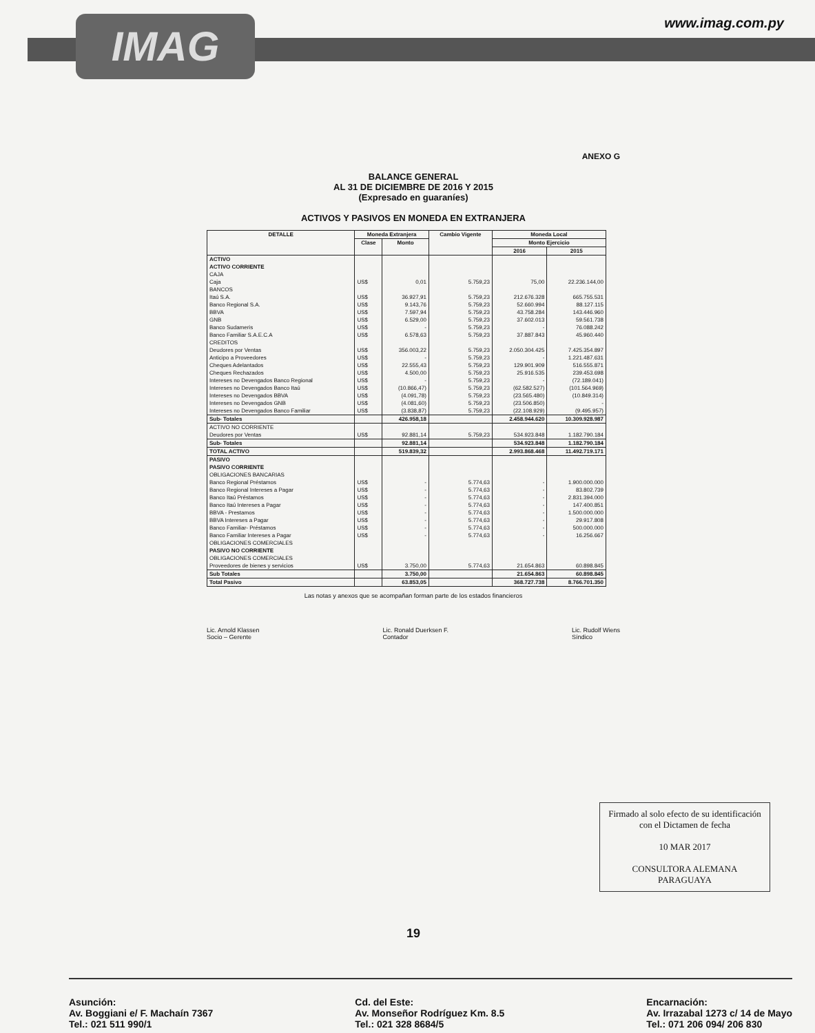IMAG www.imag.com.py
ANEXO G
BALANCE GENERAL
AL 31 DE DICIEMBRE DE 2016 Y 2015
(Expresado en guaraníes)
ACTIVOS Y PASIVOS EN MONEDA EN EXTRANJERA
| DETALLE | Moneda Extranjera | | Cambio Vigente | Moneda Local | |
| --- | --- | --- | --- | --- | --- |
| | Clase | Monto | | Monto Ejercicio | |
| | | | | 2016 | 2015 |
| ACTIVO | | | | | |
| ACTIVO CORRIENTE | | | | | |
| CAJA | | | | | |
| Caja | US$ | 0,01 | 5.759,23 | 75,00 | 22.236.144,00 |
| BANCOS | | | | | |
| Itaú S.A. | US$ | 36.927,91 | 5.759,23 | 212.676.328 | 665.755.531 |
| Banco Regional S.A. | US$ | 9.143,76 | 5.759,23 | 52.660.994 | 88.127.115 |
| BBVA | US$ | 7.597,94 | 5.759,23 | 43.758.284 | 143.446.960 |
| GNB | US$ | 6.529,00 | 5.759,23 | 37.602.013 | 59.561.738 |
| Banco Sudameris | US$ | - | 5.759,23 | - | 76.088.242 |
| Banco Familiar S.A.E.C.A | US$ | 6.578,63 | 5.759,23 | 37.887.843 | 45.960.440 |
| CREDITOS | | | | | |
| Deudores por Ventas | US$ | 356.003,22 | 5.759,23 | 2.050.304.425 | 7.425.354.897 |
| Anticipo a Proveedores | US$ | - | 5.759,23 | - | 1.221.487.631 |
| Cheques Adelantados | US$ | 22.555,43 | 5.759,23 | 129.901.909 | 516.555.871 |
| Cheques Rechazados | US$ | 4.500,00 | 5.759,23 | 25.916.535 | 239.453.698 |
| Intereses no Devengados Banco Regional | US$ | - | 5.759,23 | - | (72.189.041) |
| Intereses no Devengados Banco Itaú | US$ | (10.866,47) | 5.759,23 | (62.582.527) | (101.564.969) |
| Intereses no Devengados BBVA | US$ | (4.091,78) | 5.759,23 | (23.565.480) | (10.849.314) |
| Intereses no Devengados GNB | US$ | (4.081,60) | 5.759,23 | (23.506.850) | - |
| Intereses no Devengados Banco Familiar | US$ | (3.838,87) | 5.759,23 | (22.108.929) | (9.495.957) |
| Sub- Totales | | 426.958,18 | | 2.458.944.620 | 10.309.928.987 |
| ACTIVO NO CORRIENTE | | | | | |
| Deudores por Ventas | US$ | 92.881,14 | 5.759,23 | 534.923.848 | 1.182.790.184 |
| Sub- Totales | | 92.881,14 | | 534.923.848 | 1.182.790.184 |
| TOTAL ACTIVO | | 519.839,32 | | 2.993.868.468 | 11.492.719.171 |
| PASIVO | | | | | |
| PASIVO CORRIENTE | | | | | |
| OBLIGACIONES BANCARIAS | | | | | |
| Banco Regional Préstamos | US$ | - | 5.774,63 | - | 1.900.000.000 |
| Banco Regional Intereses a Pagar | US$ | - | 5.774,63 | - | 83.802.739 |
| Banco Itaú Préstamos | US$ | - | 5.774,63 | - | 2.831.394.000 |
| Banco Itaú Intereses a Pagar | US$ | - | 5.774,63 | - | 147.400.851 |
| BBVA - Prestamos | US$ | - | 5.774,63 | - | 1.500.000.000 |
| BBVA Intereses a Pagar | US$ | - | 5.774,63 | - | 29.917.808 |
| Banco Familiar- Préstamos | US$ | - | 5.774,63 | - | 500.000.000 |
| Banco Familiar Intereses a Pagar | US$ | - | 5.774,63 | - | 16.256.667 |
| OBLIGACIONES COMERCIALES | | | | | |
| PASIVO NO CORRIENTE | | | | | |
| OBLIGACIONES COMERCIALES | | | | | |
| Proveedores de bienes y servicios | US$ | 3.750,00 | 5.774,63 | 21.654.863 | 60.898.845 |
| Sub Totales | | 3.750,00 | | 21.654.863 | 60.898.845 |
| Total Pasivo | | 63.853,05 | | 368.727.738 | 8.766.701.350 |
Las notas y anexos que se acompañan forman parte de los estados financieros
Lic. Arnold Klassen
Socio – Gerente
Lic. Ronald Duerksen F.
Contador
Lic. Rudolf Wiens
Síndico
Firmado al solo efecto de su identificación con el Dictamen de fecha
10 MAR 2017
CONSULTORA ALEMANA PARAGUAYA
19
Asunción:
Av. Boggiani e/ F. Machaín 7367
Tel.: 021 511 990/1
Cd. del Este:
Av. Monseñor Rodríguez Km. 8.5
Tel.: 021 328 8684/5
Encarnación:
Av. Irrazabal 1273 c/ 14 de Mayo
Tel.: 071 206 094/ 206 830